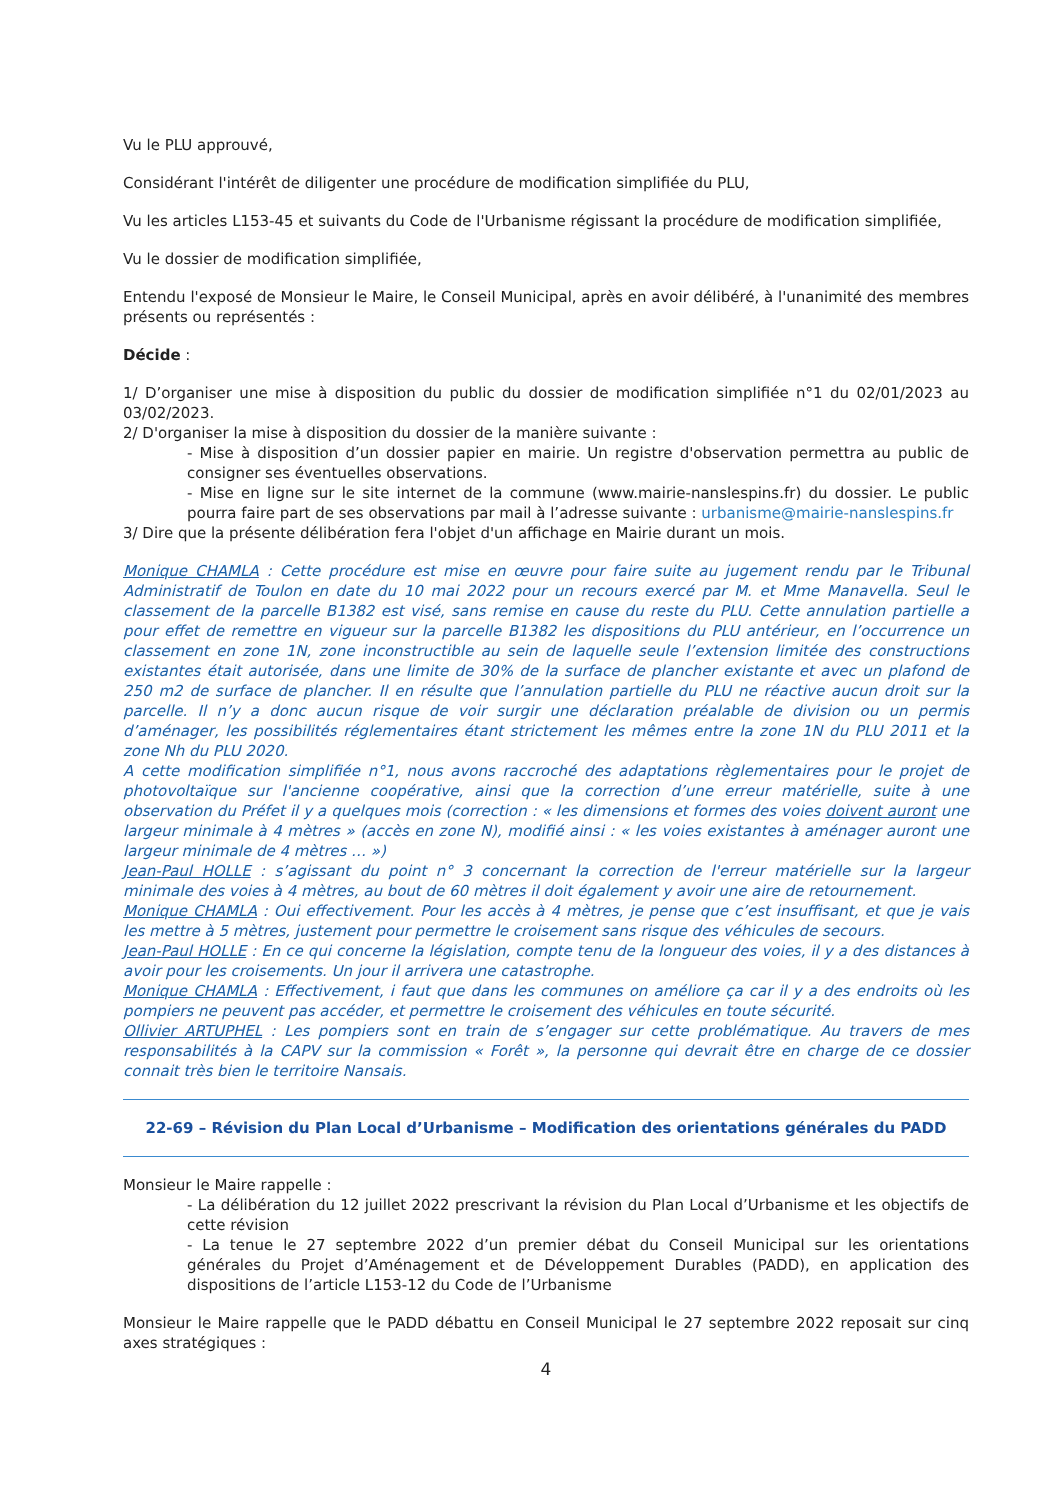Vu le PLU approuvé,
Considérant l'intérêt de diligenter une procédure de modification simplifiée du PLU,
Vu les articles L153-45 et suivants du Code de l'Urbanisme régissant la procédure de modification simplifiée,
Vu le dossier de modification simplifiée,
Entendu l'exposé de Monsieur le Maire, le Conseil Municipal, après en avoir délibéré, à l'unanimité des membres présents ou représentés :
Décide :
1/ D’organiser une mise à disposition du public du dossier de modification simplifiée n°1 du 02/01/2023 au 03/02/2023.
2/ D'organiser la mise à disposition du dossier de la manière suivante :
- Mise à disposition d’un dossier papier en mairie. Un registre d'observation permettra au public de consigner ses éventuelles observations.
- Mise en ligne sur le site internet de la commune (www.mairie-nanslespins.fr) du dossier. Le public pourra faire part de ses observations par mail à l’adresse suivante : urbanisme@mairie-nanslespins.fr
3/ Dire que la présente délibération fera l'objet d'un affichage en Mairie durant un mois.
Monique CHAMLA : Cette procédure est mise en œuvre pour faire suite au jugement rendu par le Tribunal Administratif de Toulon en date du 10 mai 2022 pour un recours exercé par M. et Mme Manavella. Seul le classement de la parcelle B1382 est visé, sans remise en cause du reste du PLU. Cette annulation partielle a pour effet de remettre en vigueur sur la parcelle B1382 les dispositions du PLU antérieur, en l’occurrence un classement en zone 1N, zone inconstructible au sein de laquelle seule l’extension limitée des constructions existantes était autorisée, dans une limite de 30% de la surface de plancher existante et avec un plafond de 250 m2 de surface de plancher. Il en résulte que l’annulation partielle du PLU ne réactive aucun droit sur la parcelle. Il n’y a donc aucun risque de voir surgir une déclaration préalable de division ou un permis d’aménager, les possibilités réglementaires étant strictement les mêmes entre la zone 1N du PLU 2011 et la zone Nh du PLU 2020.
A cette modification simplifiée n°1, nous avons raccroché des adaptations règlementaires pour le projet de photovoltaïque sur l'ancienne coopérative, ainsi que la correction d’une erreur matérielle, suite à une observation du Préfet il y a quelques mois (correction : « les dimensions et formes des voies doivent auront une largeur minimale à 4 mètres » (accès en zone N), modifié ainsi : « les voies existantes à aménager auront une largeur minimale de 4 mètres … »)
Jean-Paul HOLLE : s’agissant du point n° 3 concernant la correction de l'erreur matérielle sur la largeur minimale des voies à 4 mètres, au bout de 60 mètres il doit également y avoir une aire de retournement.
Monique CHAMLA : Oui effectivement. Pour les accès à 4 mètres, je pense que c’est insuffisant, et que je vais les mettre à 5 mètres, justement pour permettre le croisement sans risque des véhicules de secours.
Jean-Paul HOLLE : En ce qui concerne la législation, compte tenu de la longueur des voies, il y a des distances à avoir pour les croisements. Un jour il arrivera une catastrophe.
Monique CHAMLA : Effectivement, i faut que dans les communes on améliore ça car il y a des endroits où les pompiers ne peuvent pas accéder, et permettre le croisement des véhicules en toute sécurité.
Ollivier ARTUPHEL : Les pompiers sont en train de s’engager sur cette problématique. Au travers de mes responsabilités à la CAPV sur la commission « Forêt », la personne qui devrait être en charge de ce dossier connait très bien le territoire Nansais.
22-69 – Révision du Plan Local d’Urbanisme – Modification des orientations générales du PADD
Monsieur le Maire rappelle :
- La délibération du 12 juillet 2022 prescrivant la révision du Plan Local d’Urbanisme et les objectifs de cette révision
- La tenue le 27 septembre 2022 d’un premier débat du Conseil Municipal sur les orientations générales du Projet d’Aménagement et de Développement Durables (PADD), en application des dispositions de l’article L153-12 du Code de l’Urbanisme
Monsieur le Maire rappelle que le PADD débattu en Conseil Municipal le 27 septembre 2022 reposait sur cinq axes stratégiques :
4